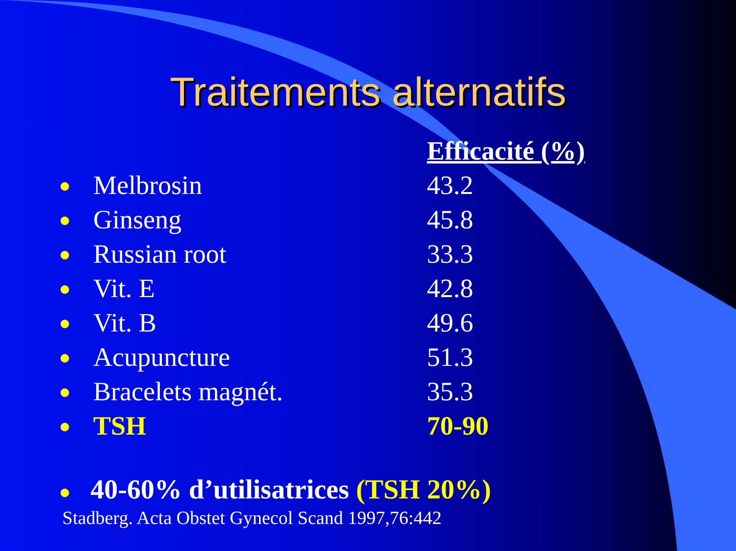Traitements alternatifs
| | | Efficacité (%) |
| ● | Melbrosin | 43.2 |
| ● | Ginseng | 45.8 |
| ● | Russian root | 33.3 |
| ● | Vit. E | 42.8 |
| ● | Vit. B | 49.6 |
| ● | Acupuncture | 51.3 |
| ● | Bracelets magnét. | 35.3 |
| ● | TSH | 70-90 |
● 40-60% d’utilisatrices (TSH 20%)
Stadberg. Acta Obstet Gynecol Scand 1997,76:442